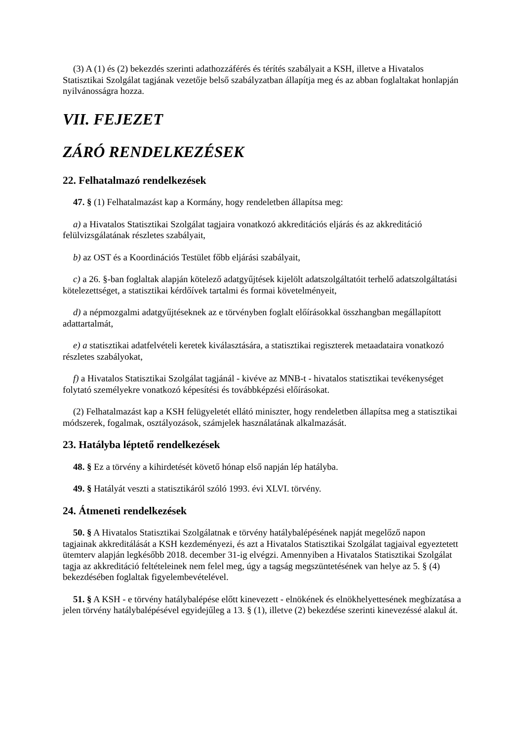(3) A (1) és (2) bekezdés szerinti adathozzáférés és térítés szabályait a KSH, illetve a Hivatalos Statisztikai Szolgálat tagjának vezetője belső szabályzatban állapítja meg és az abban foglaltakat honlapján nyilvánosságra hozza.
VII. FEJEZET
ZÁRÓ RENDELKEZÉSEK
22. Felhatalmazó rendelkezések
47. § (1) Felhatalmazást kap a Kormány, hogy rendeletben állapítsa meg:
a) a Hivatalos Statisztikai Szolgálat tagjaira vonatkozó akkreditációs eljárás és az akkreditáció felülvizsgálatának részletes szabályait,
b) az OST és a Koordinációs Testület főbb eljárási szabályait,
c) a 26. §-ban foglaltak alapján kötelező adatgyűjtések kijelölt adatszolgáltatóit terhelő adatszolgáltatási kötelezettséget, a statisztikai kérdőívek tartalmi és formai követelményeit,
d) a népmozgalmi adatgyűjtéseknek az e törvényben foglalt előírásokkal összhangban megállapított adattartalmát,
e) a statisztikai adatfelvételi keretek kiválasztására, a statisztikai regiszterek metaadataira vonatkozó részletes szabályokat,
f) a Hivatalos Statisztikai Szolgálat tagjánál - kivéve az MNB-t - hivatalos statisztikai tevékenységet folytató személyekre vonatkozó képesítési és továbbképzési előírásokat.
(2) Felhatalmazást kap a KSH felügyeletét ellátó miniszter, hogy rendeletben állapítsa meg a statisztikai módszerek, fogalmak, osztályozások, számjelek használatának alkalmazását.
23. Hatályba léptető rendelkezések
48. § Ez a törvény a kihirdetését követő hónap első napján lép hatályba.
49. § Hatályát veszti a statisztikáról szóló 1993. évi XLVI. törvény.
24. Átmeneti rendelkezések
50. § A Hivatalos Statisztikai Szolgálatnak e törvény hatálybalépésének napját megelőző napon tagjainak akkreditálását a KSH kezdeményezi, és azt a Hivatalos Statisztikai Szolgálat tagjaival egyeztetett ütemterv alapján legkésőbb 2018. december 31-ig elvégzi. Amennyiben a Hivatalos Statisztikai Szolgálat tagja az akkreditáció feltételeinek nem felel meg, úgy a tagság megszüntetésének van helye az 5. § (4) bekezdésében foglaltak figyelembevételével.
51. § A KSH - e törvény hatálybalépése előtt kinevezett - elnökének és elnökhelyettesének megbízatása a jelen törvény hatálybalépésével egyidejűleg a 13. § (1), illetve (2) bekezdése szerinti kinevezéssé alakul át.